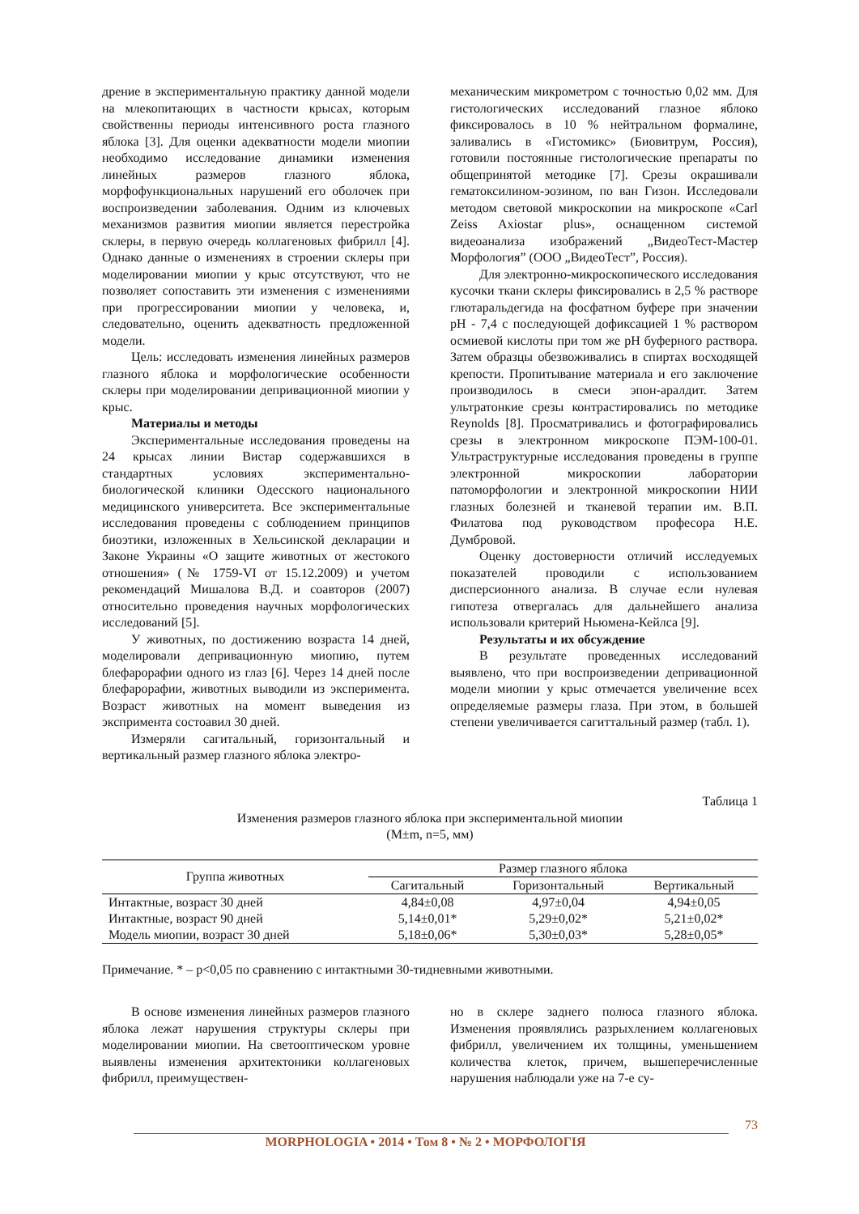дрение в экспериментальную практику данной модели на млекопитающих в частности крысах, которым свойственны периоды интенсивного роста глазного яблока [3]. Для оценки адекватности модели миопии необходимо исследование динамики изменения линейных размеров глазного яблока, морфофункциональных нарушений его оболочек при воспроизведении заболевания. Одним из ключевых механизмов развития миопии является перестройка склеры, в первую очередь коллагеновых фибрилл [4]. Однако данные о изменениях в строении склеры при моделировании миопии у крыс отсутствуют, что не позволяет сопоставить эти изменения с изменениями при прогрессировании миопии у человека, и, следовательно, оценить адекватность предложенной модели.
Цель: исследовать изменения линейных размеров глазного яблока и морфологические особенности склеры при моделировании депривационной миопии у крыс.
Материалы и методы
Экспериментальные исследования проведены на 24 крысах линии Вистар содержавшихся в стандартных условиях экспериментально-биологической клиники Одесского национального медицинского университета. Все экспериментальные исследования проведены с соблюдением принципов биоэтики, изложенных в Хельсинской декларации и Законе Украины «О защите животных от жестокого отношения» (№ 1759-VI от 15.12.2009) и учетом рекомендаций Мишалова В.Д. и соавторов (2007) относительно проведения научных морфологических исследований [5].
У животных, по достижению возраста 14 дней, моделировали депривационную миопию, путем блефарорафии одного из глаз [6]. Через 14 дней после блефарорафии, животных выводили из эксперимента. Возраст животных на момент выведения из экспримента состоавил 30 дней.
Измеряли сагитальный, горизонтальный и вертикальный размер глазного яблока электро-
механическим микрометром с точностью 0,02 мм. Для гистологических исследований глазное яблоко фиксировалось в 10 % нейтральном формалине, заливались в «Гистомикс» (Биовитрум, Россия), готовили постоянные гистологические препараты по общепринятой методике [7]. Срезы окрашивали гематоксилином-эозином, по ван Гизон. Исследовали методом световой микроскопии на микроскопе «Carl Zeiss Axiostar plus», оснащенном системой видеоанализа изображений „ВидеоТест-Мастер Морфология” (ООО „ВидеоТест”, Россия).
Для электронно-микроскопического исследования кусочки ткани склеры фиксировались в 2,5 % растворе глютаральдегида на фосфатном буфере при значении pH - 7,4 с последующей дофиксацией 1 % раствором осмиевой кислоты при том же pH буферного раствора. Затем образцы обезвоживались в спиртах восходящей крепости. Пропитывание материала и его заключение производилось в смеси эпон-аралдит. Затем ультратонкие срезы контрастировались по методике Reynolds [8]. Просматривались и фотографировались срезы в электронном микроскопе ПЭМ-100-01. Ультраструктурные исследования проведены в группе электронной микроскопии лаборатории патоморфологии и электронной микроскопии НИИ глазных болезней и тканевой терапии им. В.П. Филатова под руководством професора Н.Е. Думбровой.
Оценку достоверности отличий исследуемых показателей проводили с использованием дисперсионного анализа. В случае если нулевая гипотеза отвергалась для дальнейшего анализа использовали критерий Ньюмена-Кейлса [9].
Результаты и их обсуждение
В результате проведенных исследований выявлено, что при воспроизведении депривационной модели миопии у крыс отмечается увеличение всех определяемые размеры глаза. При этом, в большей степени увеличивается сагиттальный размер (табл. 1).
Таблица 1
Изменения размеров глазного яблока при экспериментальной миопии
(M±m, n=5, мм)
| Группа животных | Размер глазного яблока | | |
| --- | --- | --- | --- |
| | Сагитальный | Горизонтальный | Вертикальный |
| Интактные, возраст 30 дней | 4,84±0,08 | 4,97±0,04 | 4,94±0,05 |
| Интактные, возраст 90 дней | 5,14±0,01* | 5,29±0,02* | 5,21±0,02* |
| Модель миопии, возраст 30 дней | 5,18±0,06* | 5,30±0,03* | 5,28±0,05* |
Примечание. * – p<0,05 по сравнению с интактными 30-тидневными животными.
В основе изменения линейных размеров глазного яблока лежат нарушения структуры склеры при моделировании миопии. На светооптическом уровне выявлены изменения архитектоники коллагеновых фибрилл, преимуществен-
но в склере заднего полюса глазного яблока. Изменения проявлялись разрыхлением коллагеновых фибрилл, увеличением их толщины, уменьшением количества клеток, причем, вышеперечисленные нарушения наблюдали уже на 7-е су-
73
MORPHOLOGIA • 2014 • Том 8 • № 2 • МОРФОЛОГІЯ